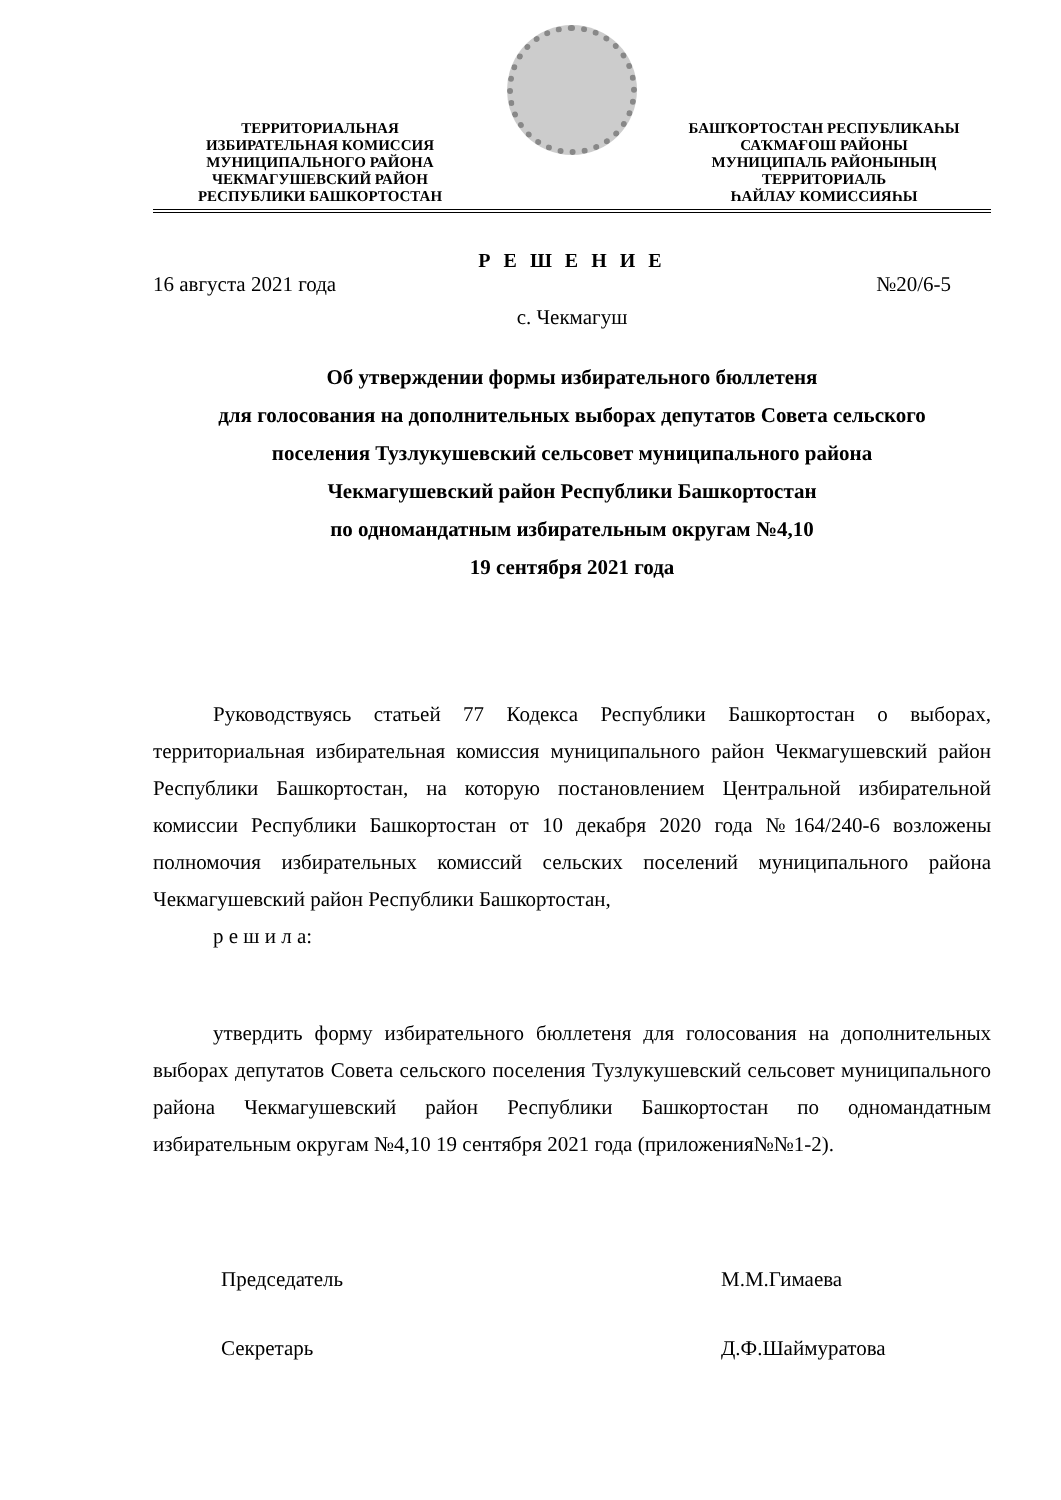ТЕРРИТОРИАЛЬНАЯ
ИЗБИРАТЕЛЬНАЯ КОМИССИЯ
МУНИЦИПАЛЬНОГО РАЙОНА
ЧЕКМАГУШЕВСКИЙ РАЙОН
РЕСПУБЛИКИ БАШКОРТОСТАН
БАШҠОРТОСТАН РЕСПУБЛИКАҺЫ
САҠМАҒОШ РАЙОНЫ
МУНИЦИПАЛЬ РАЙОНЫНЫҢ
ТЕРРИТОРИАЛЬ
ҺАЙЛАУ КОМИССИЯҺЫ
Р Е Ш Е Н И Е
16 августа 2021 года №20/6-5
с. Чекмагуш
Об утверждении формы избирательного бюллетеня
для голосования на дополнительных выборах депутатов Совета сельского
поселения Тузлукушевский сельсовет муниципального района
Чекмагушевский район Республики Башкортостан
по одномандатным избирательным округам №4,10
19 сентября 2021 года
Руководствуясь статьей 77 Кодекса Республики Башкортостан о выборах, территориальная избирательная комиссия муниципального район Чекмагушевский район Республики Башкортостан, на которую постановлением Центральной избирательной комиссии Республики Башкортостан от 10 декабря 2020 года №164/240-6 возложены полномочия избирательных комиссий сельских поселений муниципального района Чекмагушевский район Республики Башкортостан,
р е ш и л а:
утвердить форму избирательного бюллетеня для голосования на дополнительных выборах депутатов Совета сельского поселения Тузлукушевский сельсовет муниципального района Чекмагушевский район Республики Башкортостан по одномандатным избирательным округам №4,10 19 сентября 2021 года (приложения№№1-2).
Председатель М.М.Гимаева
Секретарь Д.Ф.Шаймуратова